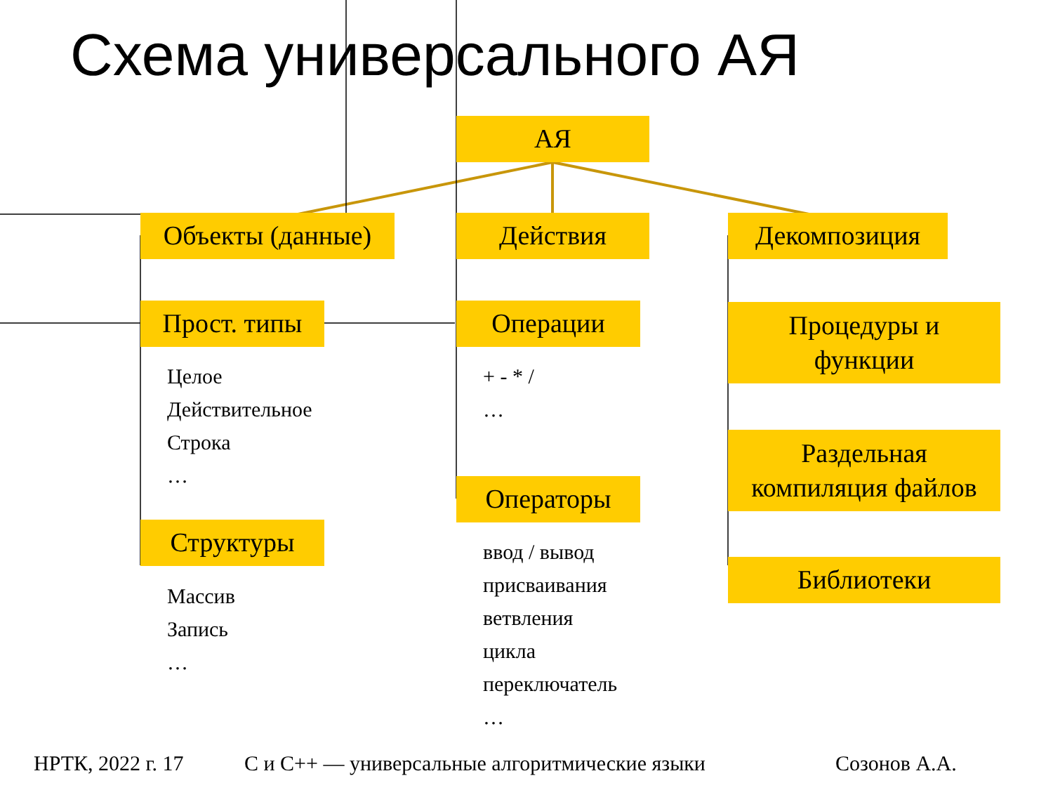Схема универсального АЯ
АЯ
Объекты (данные)
Действия Декомпозиция
Прост. типы
Целое
Действительное
Строка
…
Структуры
Массив
Запись
…
Операции
+ - * /
…
Операторы
ввод / вывод
присваивания
ветвления
цикла
переключатель
…
Процедуры и
функции
Раздельная
компиляция файлов
Библиотеки
НРТК, 2022 г. 17
С и С++ — универсальные алгоритмические языки
Созонов А.А.